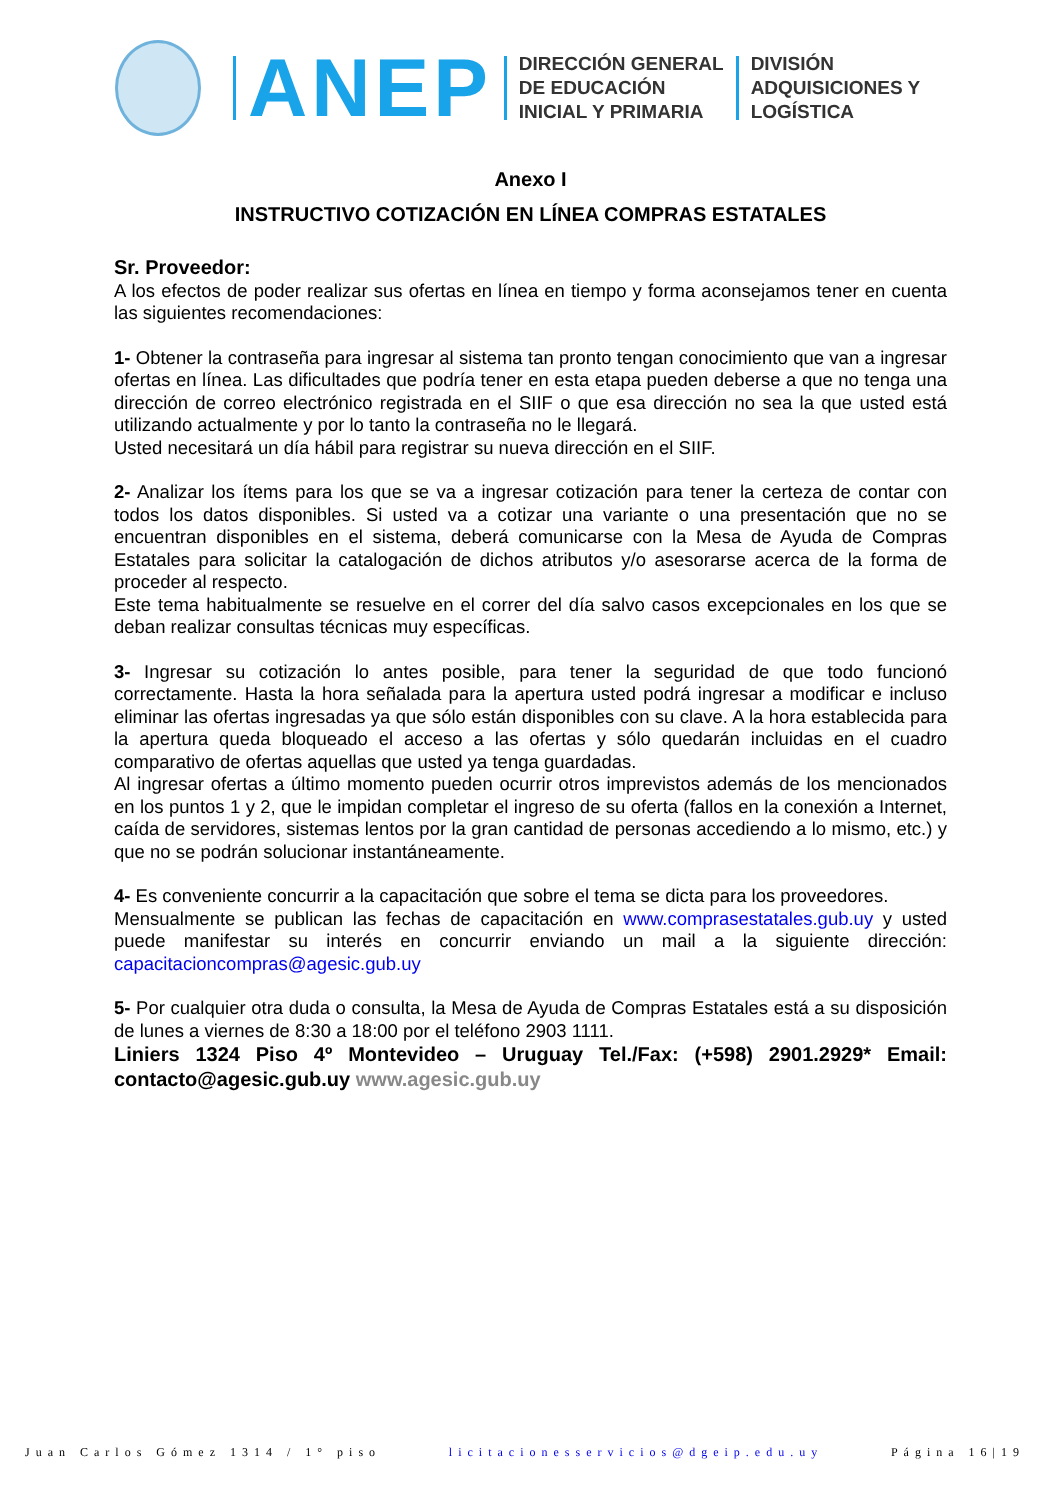ANEP
DIRECCIÓN GENERAL
DE EDUCACIÓN
INICIAL Y PRIMARIA
DIVISIÓN
ADQUISICIONES Y
LOGÍSTICA
Anexo I
INSTRUCTIVO COTIZACIÓN EN LÍNEA COMPRAS ESTATALES
Sr. Proveedor:
A los efectos de poder realizar sus ofertas en línea en tiempo y forma aconsejamos tener en cuenta las siguientes recomendaciones:
1- Obtener la contraseña para ingresar al sistema tan pronto tengan conocimiento que van a ingresar ofertas en línea. Las dificultades que podría tener en esta etapa pueden deberse a que no tenga una dirección de correo electrónico registrada en el SIIF o que esa dirección no sea la que usted está utilizando actualmente y por lo tanto la contraseña no le llegará.
Usted necesitará un día hábil para registrar su nueva dirección en el SIIF.
2- Analizar los ítems para los que se va a ingresar cotización para tener la certeza de contar con todos los datos disponibles. Si usted va a cotizar una variante o una presentación que no se encuentran disponibles en el sistema, deberá comunicarse con la Mesa de Ayuda de Compras Estatales para solicitar la catalogación de dichos atributos y/o asesorarse acerca de la forma de proceder al respecto.
Este tema habitualmente se resuelve en el correr del día salvo casos excepcionales en los que se deban realizar consultas técnicas muy específicas.
3- Ingresar su cotización lo antes posible, para tener la seguridad de que todo funcionó correctamente. Hasta la hora señalada para la apertura usted podrá ingresar a modificar e incluso eliminar las ofertas ingresadas ya que sólo están disponibles con su clave. A la hora establecida para la apertura queda bloqueado el acceso a las ofertas y sólo quedarán incluidas en el cuadro comparativo de ofertas aquellas que usted ya tenga guardadas.
Al ingresar ofertas a último momento pueden ocurrir otros imprevistos además de los mencionados en los puntos 1 y 2, que le impidan completar el ingreso de su oferta (fallos en la conexión a Internet, caída de servidores, sistemas lentos por la gran cantidad de personas accediendo a lo mismo, etc.) y que no se podrán solucionar instantáneamente.
4- Es conveniente concurrir a la capacitación que sobre el tema se dicta para los proveedores.
Mensualmente se publican las fechas de capacitación en www.comprasestatales.gub.uy y usted puede manifestar su interés en concurrir enviando un mail a la siguiente dirección: capacitacioncompras@agesic.gub.uy
5- Por cualquier otra duda o consulta, la Mesa de Ayuda de Compras Estatales está a su disposición de lunes a viernes de 8:30 a 18:00 por el teléfono 2903 1111.
Liniers 1324 Piso 4º Montevideo – Uruguay Tel./Fax: (+598) 2901.2929* Email: contacto@agesic.gub.uy www.agesic.gub.uy
Juan Carlos Gómez 1314 / 1° piso licitacionesservicios@dgeip.edu.uy Página 16|19